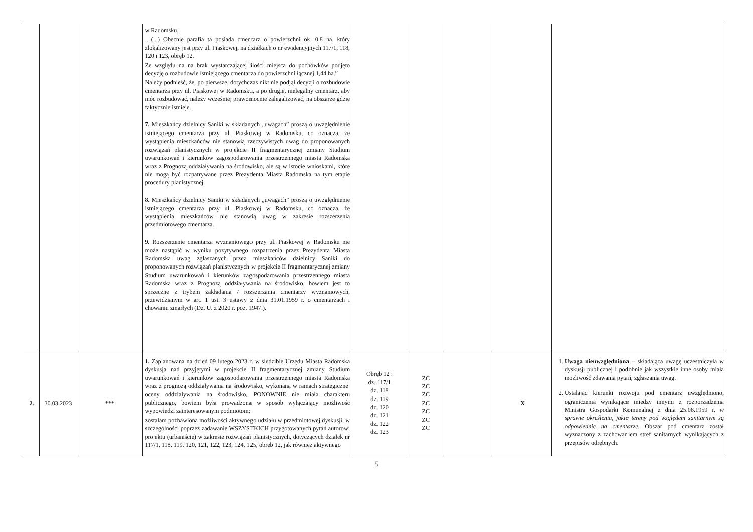| | | | w Radomsku, „ (...) Obecnie parafia ta posiada cmentarz o powierzchni ok. 0,8 ha, który zlokalizowany jest przy ul. Piaskowej, na działkach o nr ewidencyjnych 117/1, 118, 120 i 123, obręb 12. Ze względu na na brak wystarczającej ilości miejsca do pochówków podjęto decyzję o rozbudowie istniejącego cmentarza do powierzchni łącznej 1,44 ha.” Należy podnieść, że, po pierwsze, dotychczas nikt nie podjął decyzji o rozbudowie cmentarza przy ul. Piaskowej w Radomsku, a po drugie, nielegalny cmentarz, aby móc rozbudować, należy wcześniej prawomocnie zalegalizować, na obszarze gdzie faktycznie istnieje. 7. Mieszkańcy dzielnicy Saniki w składanych „uwagach” proszą o uwzględnienie istniejącego cmentarza przy ul. Piaskowej w Radomsku, co oznacza, że wystąpienia mieszkańców nie stanowią rzeczywistych uwag do proponowanych rozwiązań planistycznych w projekcie II fragmentarycznej zmiany Studium uwarunkowań i kierunków zagospodarowania przestrzennego miasta Radomska wraz z Prognozą oddziaływania na środowisko, ale są w istocie wnioskami, które nie mogą być rozpatrywane przez Prezydenta Miasta Radomska na tym etapie procedury planistycznej. 8. Mieszkańcy dzielnicy Saniki w składanych „uwagach” proszą o uwzględnienie istniejącego cmentarza przy ul. Piaskowej w Radomsku, co oznacza, że wystąpienia mieszkańców nie stanowią uwag w zakresie rozszerzenia przedmiotowego cmentarza. 9. Rozszerzenie cmentarza wyznaniowego przy ul. Piaskowej w Radomsku nie może nastąpić w wyniku pozytywnego rozpatrzenia przez Prezydenta Miasta Radomska uwag zgłaszanych przez mieszkańców dzielnicy Saniki do proponowanych rozwiązań planistycznych w projekcie II fragmentarycznej zmiany Studium uwarunkowań i kierunków zagospodarowania przestrzennego miasta Radomska wraz z Prognozą oddziaływania na środowisko, bowiem jest to sprzeczne z trybem zakładania / rozszerzania cmentarzy wyznaniowych, przewidzianym w art. 1 ust. 3 ustawy z dnia 31.01.1959 r. o cmentarzach i chowaniu zmarłych (Dz. U. z 2020 r. poz. 1947.). | | | | | |
| 2. | 30.03.2023 | *** | 1. Zaplanowana na dzień 09 lutego 2023 r. w siedzibie Urzędu Miasta Radomska dyskusja nad przyjętymi w projekcie II fragmentarycznej zmiany Studium uwarunkowań i kierunków zagospodarowania przestrzennego miasta Radomska wraz z prognozą oddziaływania na środowisko, wykonaną w ramach strategicznej oceny oddziaływania na środowisko, PONOWNIE nie miała charakteru publicznego, bowiem była prowadzona w sposób wyłączający możliwość wypowiedzi zainteresowanym podmiotom; zostałam pozbawiona możliwości aktywnego udziału w przedmiotowej dyskusji, w szczególności poprzez zadawanie WSZYSTKICH przygotowanych pytań autorowi projektu (urbaniście) w zakresie rozwiązań planistycznych, dotyczących działek nr 117/1, 118, 119, 120, 121, 122, 123, 124, 125, obręb 12, jak również aktywnego | Obręb 12 : dz. 117/1 dz. 118 dz. 119 dz. 120 dz. 121 dz. 122 dz. 123 | ZC ZC ZC ZC ZC ZC ZC | | X | 1. Uwaga nieuwzględniona – składająca uwagę uczestniczyła w dyskusji publicznej i podobnie jak wszystkie inne osoby miała możliwość zdawania pytań, zgłaszania uwag. 2. Ustalając kierunki rozwoju pod cmentarz uwzględniono, ograniczenia wynikające między innymi z rozporządzenia Ministra Gospodarki Komunalnej z dnia 25.08.1959 r. w sprawie określenia, jakie tereny pod względem sanitarnym są odpowiednie na cmentarze. Obszar pod cmentarz został wyznaczony z zachowaniem stref sanitarnych wynikających z przepisów odrębnych. |
5